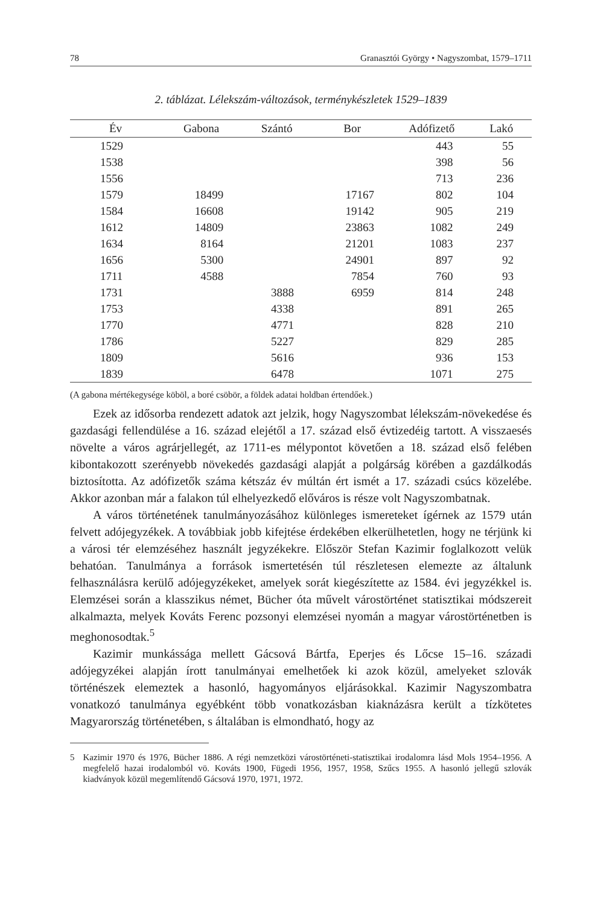78 Granasztói György • Nagyszombat, 1579–1711
2. táblázat. Lélekszám-változások, terménykészletek 1529–1839
| Év | Gabona | Szántó | Bor | Adófizető | Lakó |
| --- | --- | --- | --- | --- | --- |
| 1529 | | | | 443 | 55 |
| 1538 | | | | 398 | 56 |
| 1556 | | | | 713 | 236 |
| 1579 | 18499 | | 17167 | 802 | 104 |
| 1584 | 16608 | | 19142 | 905 | 219 |
| 1612 | 14809 | | 23863 | 1082 | 249 |
| 1634 | 8164 | | 21201 | 1083 | 237 |
| 1656 | 5300 | | 24901 | 897 | 92 |
| 1711 | 4588 | | 7854 | 760 | 93 |
| 1731 | | 3888 | 6959 | 814 | 248 |
| 1753 | | 4338 | | 891 | 265 |
| 1770 | | 4771 | | 828 | 210 |
| 1786 | | 5227 | | 829 | 285 |
| 1809 | | 5616 | | 936 | 153 |
| 1839 | | 6478 | | 1071 | 275 |
(A gabona mértékegysége köböl, a boré csöbör, a földek adatai holdban értendőek.)
Ezek az idősorba rendezett adatok azt jelzik, hogy Nagyszombat lélekszám-növekedése és gazdasági fellendülése a 16. század elejétől a 17. század első évtizedéig tartott. A visszaesés növelte a város agrárjellegét, az 1711-es mélypontot követően a 18. század első felében kibontakozott szerényebb növekedés gazdasági alapját a polgárság körében a gazdálkodás biztosította. Az adófizetők száma kétszáz év múltán ért ismét a 17. századi csúcs közelébe. Akkor azonban már a falakon túl elhelyezkedő előváros is része volt Nagyszombatnak.
A város történetének tanulmányozásához különleges ismereteket ígérnek az 1579 után felvett adójegyzékek. A továbbiak jobb kifejtése érdekében elkerülhetetlen, hogy ne térjünk ki a városi tér elemzéséhez használt jegyzékekre. Először Stefan Kazimir foglalkozott velük behatóan. Tanulmánya a források ismertetésén túl részletesen elemezte az általunk felhasználásra kerülő adójegyzékeket, amelyek sorát kiegészítette az 1584. évi jegyzékkel is. Elemzései során a klasszikus német, Bücher óta művelt várostörténet statisztikai módszereit alkalmazta, melyek Kováts Ferenc pozsonyi elemzései nyomán a magyar várostörténetben is meghonosodtak.<sup>5</sup>
Kazimir munkássága mellett Gácsová Bártfa, Eperjes és Lőcse 15–16. századi adójegyzékei alapján írott tanulmányai emelhetőek ki azok közül, amelyeket szlovák történészek elemeztek a hasonló, hagyományos eljárásokkal. Kazimir Nagyszombatra vonatkozó tanulmánya egyébként több vonatkozásban kiaknázásra került a tízkötetes Magyarország történetében, s általában is elmondható, hogy az
5 Kazimir 1970 és 1976, Bücher 1886. A régi nemzetközi várostörténeti-statisztikai irodalomra lásd Mols 1954–1956. A megfelelő hazai irodalomból vö. Kováts 1900, Fügedi 1956, 1957, 1958, Szűcs 1955. A hasonló jellegű szlovák kiadványok közül megemlítendő Gácsová 1970, 1971, 1972.